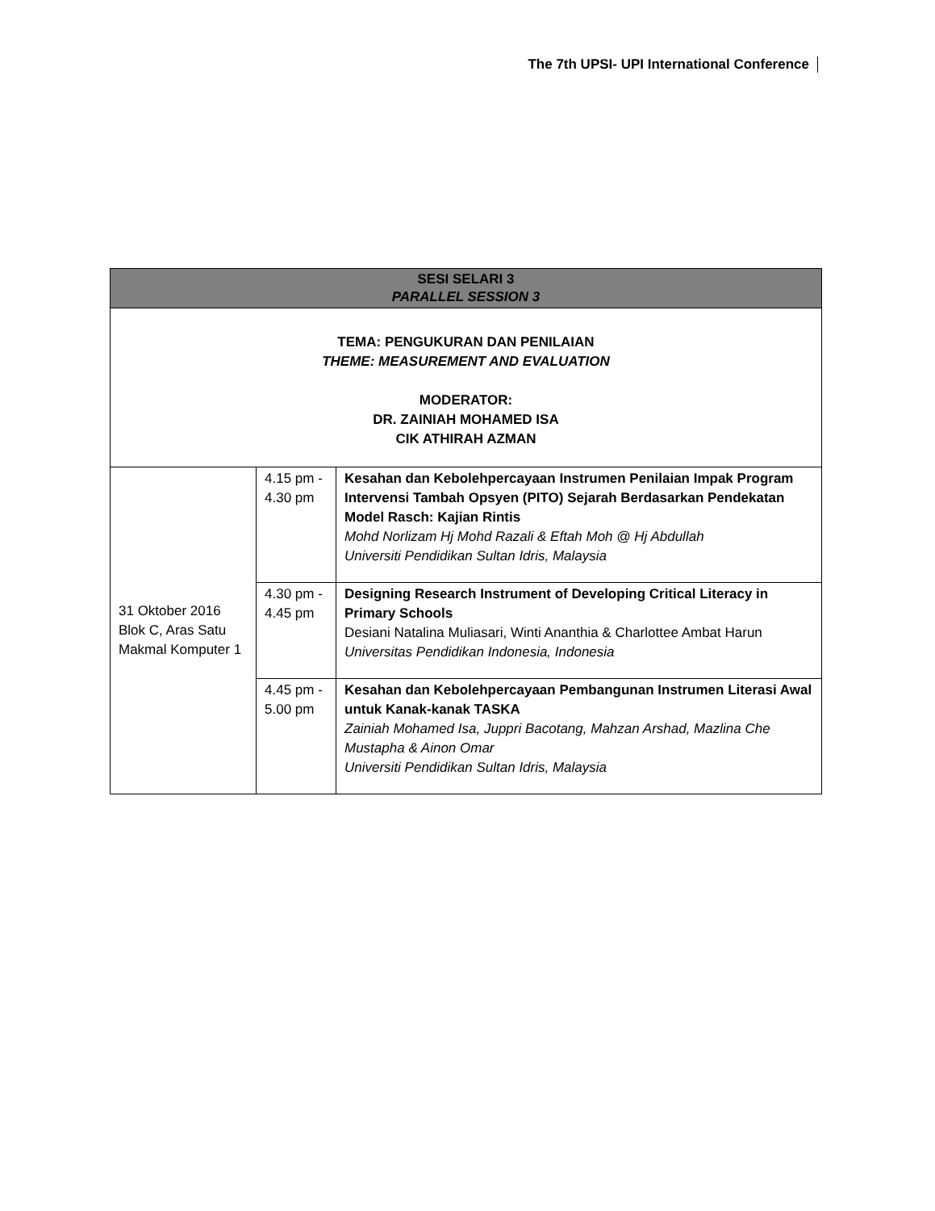The 7th UPSI- UPI International Conference
| SESI SELARI 3 PARALLEL SESSION 3 | | |
| --- | --- | --- |
| TEMA: PENGUKURAN DAN PENILAIAN THEME: MEASUREMENT AND EVALUATION MODERATOR: DR. ZAINIAH MOHAMED ISA CIK ATHIRAH AZMAN | | |
| 31 Oktober 2016 Blok C, Aras Satu Makmal Komputer 1 | 4.15 pm - 4.30 pm | Kesahan dan Kebolehpercayaan Instrumen Penilaian Impak Program Intervensi Tambah Opsyen (PITO) Sejarah Berdasarkan Pendekatan Model Rasch: Kajian Rintis Mohd Norlizam Hj Mohd Razali & Eftah Moh @ Hj Abdullah Universiti Pendidikan Sultan Idris, Malaysia |
| | 4.30 pm - 4.45 pm | Designing Research Instrument of Developing Critical Literacy in Primary Schools Desiani Natalina Muliasari, Winti Ananthia & Charlottee Ambat Harun Universitas Pendidikan Indonesia, Indonesia |
| | 4.45 pm - 5.00 pm | Kesahan dan Kebolehpercayaan Pembangunan Instrumen Literasi Awal untuk Kanak-kanak TASKA Zainiah Mohamed Isa, Juppri Bacotang, Mahzan Arshad, Mazlina Che Mustapha & Ainon Omar Universiti Pendidikan Sultan Idris, Malaysia |